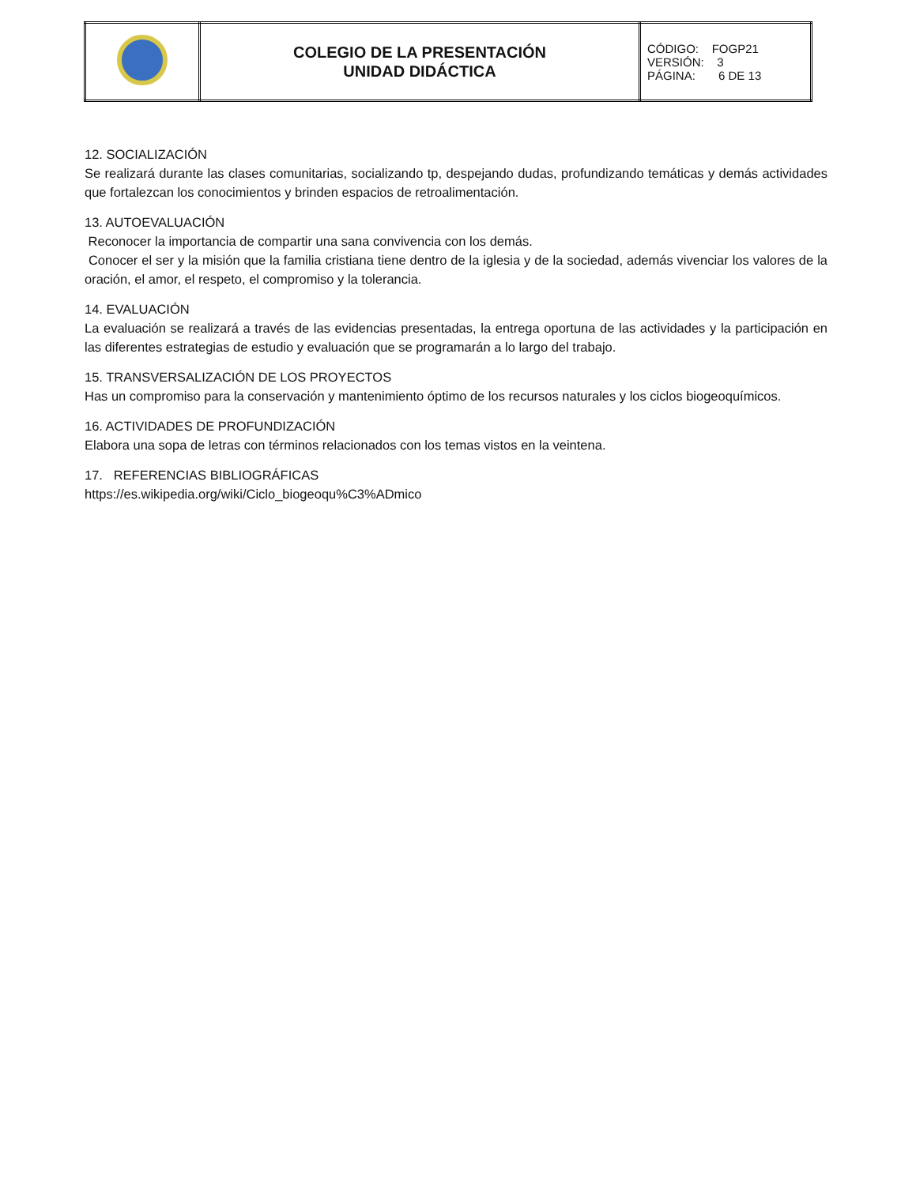| | COLEGIO DE LA PRESENTACIÓN UNIDAD DIDÁCTICA | CÓDIGO: FOGP21 VERSIÓN: 3 PÁGINA: 6 DE 13 |
12. SOCIALIZACIÓN
Se realizará durante las clases comunitarias, socializando tp, despejando dudas, profundizando temáticas y demás actividades que fortalezcan los conocimientos y brinden espacios de retroalimentación.
13. AUTOEVALUACIÓN
Reconocer la importancia de compartir una sana convivencia con los demás.
Conocer el ser y la misión que la familia cristiana tiene dentro de la iglesia y de la sociedad, además vivenciar los valores de la oración, el amor, el respeto, el compromiso y la tolerancia.
14. EVALUACIÓN
La evaluación se realizará a través de las evidencias presentadas, la entrega oportuna de las actividades y la participación en las diferentes estrategias de estudio y evaluación que se programarán a lo largo del trabajo.
15. TRANSVERSALIZACIÓN DE LOS PROYECTOS
Has un compromiso para la conservación y mantenimiento óptimo de los recursos naturales y los ciclos biogeoquímicos.
16. ACTIVIDADES DE PROFUNDIZACIÓN
Elabora una sopa de letras con términos relacionados con los temas vistos en la veintena.
17. REFERENCIAS BIBLIOGRÁFICAS
https://es.wikipedia.org/wiki/Ciclo_biogeoqu%C3%ADmico